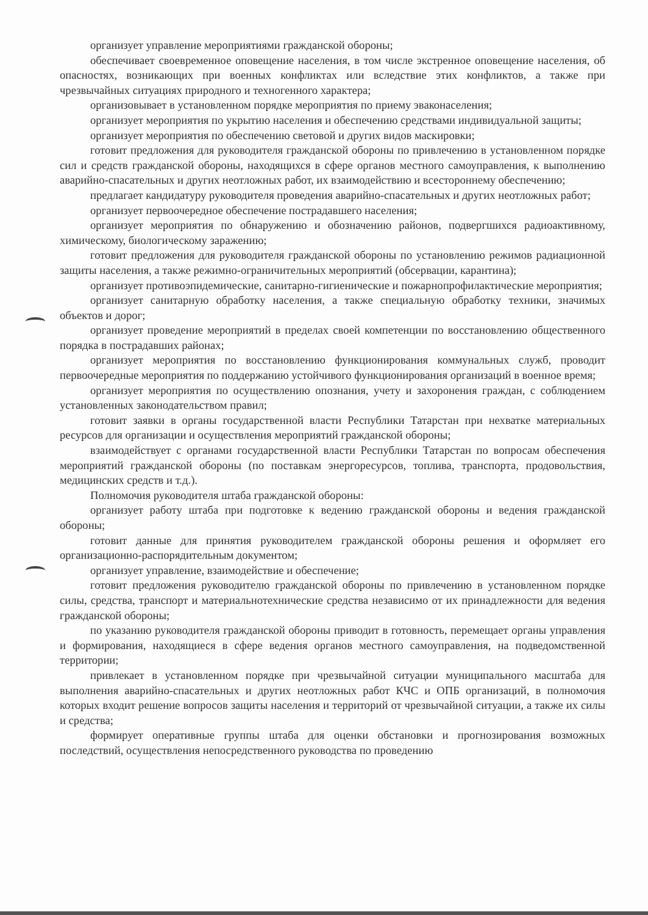организует управление мероприятиями гражданской обороны;
обеспечивает своевременное оповещение населения, в том числе экстренное оповещение населения, об опасностях, возникающих при военных конфликтах или вследствие этих конфликтов, а также при чрезвычайных ситуациях природного и техногенного характера;
организовывает в установленном порядке мероприятия по приему эваконаселения;
организует мероприятия по укрытию населения и обеспечению средствами индивидуальной защиты;
организует мероприятия по обеспечению световой и других видов маскировки;
готовит предложения для руководителя гражданской обороны по привлечению в установленном порядке сил и средств гражданской обороны, находящихся в сфере органов местного самоуправления, к выполнению аварийно-спасательных и других неотложных работ, их взаимодействию и всестороннему обеспечению;
предлагает кандидатуру руководителя проведения аварийно-спасательных и других неотложных работ;
организует первоочередное обеспечение пострадавшего населения;
организует мероприятия по обнаружению и обозначению районов, подвергшихся радиоактивному, химическому, биологическому заражению;
готовит предложения для руководителя гражданской обороны по установлению режимов радиационной защиты населения, а также режимно-ограничительных мероприятий (обсервации, карантина);
организует противоэпидемические, санитарно-гигиенические и пожарнопрофилактические мероприятия;
организует санитарную обработку населения, а также специальную обработку техники, значимых объектов и дорог;
организует проведение мероприятий в пределах своей компетенции по восстановлению общественного порядка в пострадавших районах;
организует мероприятия по восстановлению функционирования коммунальных служб, проводит первоочередные мероприятия по поддержанию устойчивого функционирования организаций в военное время;
организует мероприятия по осуществлению опознания, учету и захоронения граждан, с соблюдением установленных законодательством правил;
готовит заявки в органы государственной власти Республики Татарстан при нехватке материальных ресурсов для организации и осуществления мероприятий гражданской обороны;
взаимодействует с органами государственной власти Республики Татарстан по вопросам обеспечения мероприятий гражданской обороны (по поставкам энергоресурсов, топлива, транспорта, продовольствия, медицинских средств и т.д.).
Полномочия руководителя штаба гражданской обороны:
организует работу штаба при подготовке к ведению гражданской обороны и ведения гражданской обороны;
готовит данные для принятия руководителем гражданской обороны решения и оформляет его организационно-распорядительным документом;
организует управление, взаимодействие и обеспечение;
готовит предложения руководителю гражданской обороны по привлечению в установленном порядке силы, средства, транспорт и материальнотехнические средства независимо от их принадлежности для ведения гражданской обороны;
по указанию руководителя гражданской обороны приводит в готовность, перемещает органы управления и формирования, находящиеся в сфере ведения органов местного самоуправления, на подведомственной территории;
привлекает в установленном порядке при чрезвычайной ситуации муниципального масштаба для выполнения аварийно-спасательных и других неотложных работ КЧС и ОПБ организаций, в полномочия которых входит решение вопросов защиты населения и территорий от чрезвычайной ситуации, а также их силы и средства;
формирует оперативные группы штаба для оценки обстановки и прогнозирования возможных последствий, осуществления непосредственного руководства по проведению